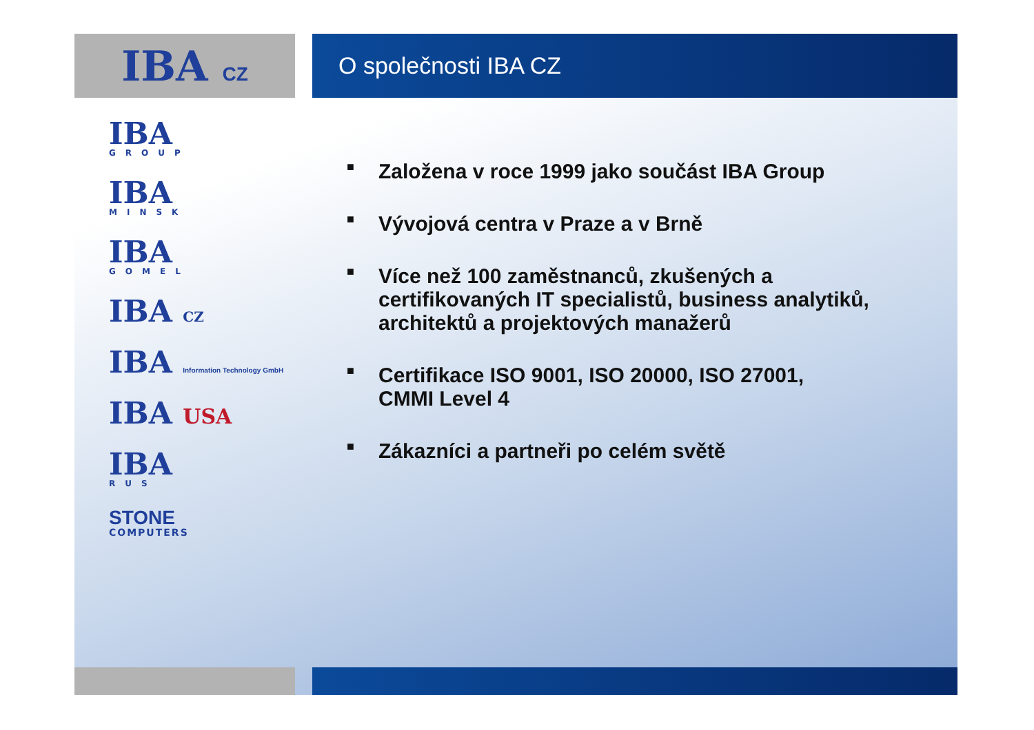IBA CZ
O společnosti IBA CZ
IBA
GROUP
IBA
MINSK
IBA
GOMEL
IBA CZ
IBA Information Technology GmbH
IBA USA
IBA
RUS
STONE
COMPUTERS
■
Založena v roce 1999 jako součást IBA Group
■
Vývojová centra v Praze a v Brně
■
Více než 100 zaměstnanců, zkušených a
certifikovaných IT specialistů, business analytiků,
architektů a projektových manažerů
■
Certifikace ISO 9001, ISO 20000, ISO 27001,
CMMI Level 4
■
Zákazníci a partneři po celém světě